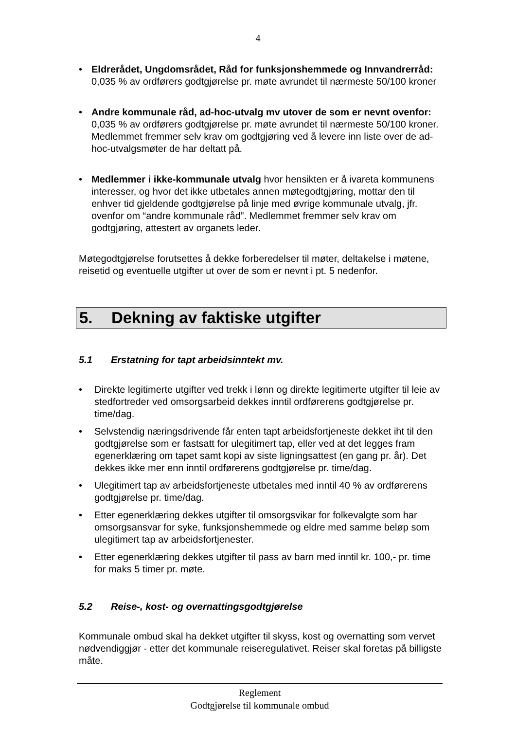4
• Eldrerådet, Ungdomsrådet, Råd for funksjonshemmede og Innvandrerråd: 0,035 % av ordførers godtgjørelse pr. møte avrundet til nærmeste 50/100 kroner
• Andre kommunale råd, ad-hoc-utvalg mv utover de som er nevnt ovenfor: 0,035 % av ordførers godtgjørelse pr. møte avrundet til nærmeste 50/100 kroner. Medlemmet fremmer selv krav om godtgjøring ved å levere inn liste over de ad-hoc-utvalgsmøter de har deltatt på.
• Medlemmer i ikke-kommunale utvalg hvor hensikten er å ivareta kommunens interesser, og hvor det ikke utbetales annen møtegodtgjøring, mottar den til enhver tid gjeldende godtgjørelse på linje med øvrige kommunale utvalg, jfr. ovenfor om “andre kommunale råd”. Medlemmet fremmer selv krav om godtgjøring, attestert av organets leder.
Møtegodtgjørelse forutsettes å dekke forberedelser til møter, deltakelse i møtene, reisetid og eventuelle utgifter ut over de som er nevnt i pt. 5 nedenfor.
5. Dekning av faktiske utgifter
5.1 Erstatning for tapt arbeidsinntekt mv.
• Direkte legitimerte utgifter ved trekk i lønn og direkte legitimerte utgifter til leie av stedfortreder ved omsorgsarbeid dekkes inntil ordførerens godtgjørelse pr. time/dag.
• Selvstendig næringsdrivende får enten tapt arbeidsfortjeneste dekket iht til den godtgjørelse som er fastsatt for ulegitimert tap, eller ved at det legges fram egenerklæring om tapet samt kopi av siste ligningsattest (en gang pr. år). Det dekkes ikke mer enn inntil ordførerens godtgjørelse pr. time/dag.
• Ulegitimert tap av arbeidsfortjeneste utbetales med inntil 40 % av ordførerens godtgjørelse pr. time/dag.
• Etter egenerklæring dekkes utgifter til omsorgsvikar for folkevalgte som har omsorgsansvar for syke, funksjonshemmede og eldre med samme beløp som ulegitimert tap av arbeidsfortjenester.
• Etter egenerklæring dekkes utgifter til pass av barn med inntil kr. 100,- pr. time for maks 5 timer pr. møte.
5.2 Reise-, kost- og overnattingsgodtgjørelse
Kommunale ombud skal ha dekket utgifter til skyss, kost og overnatting som vervet nødvendiggjør - etter det kommunale reiseregulativet. Reiser skal foretas på billigste måte.
Reglement
Godtgjørelse til kommunale ombud